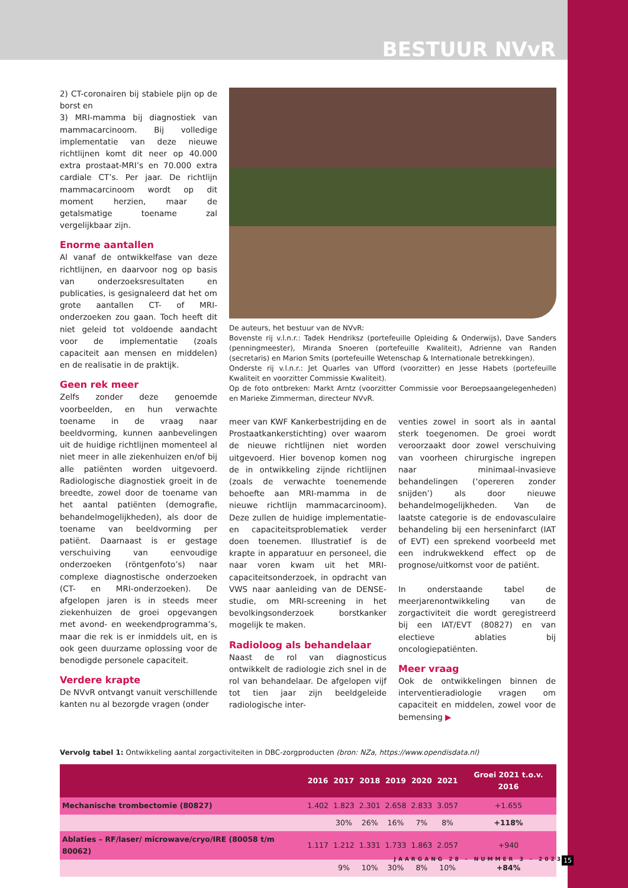BESTUUR NVvR
2) CT-coronairen bij stabiele pijn op de borst en
3) MRI-mamma bij diagnostiek van mammacarcinoom. Bij volledige implementatie van deze nieuwe richtlijnen komt dit neer op 40.000 extra prostaat-MRI’s en 70.000 extra cardiale CT’s. Per jaar. De richtlijn mammacarcinoom wordt op dit moment herzien, maar de getalsmatige toename zal vergelijkbaar zijn.
Enorme aantallen
Al vanaf de ontwikkelfase van deze richtlijnen, en daarvoor nog op basis van onderzoeksresultaten en publicaties, is gesignaleerd dat het om grote aantallen CT- of MRI-onderzoeken zou gaan. Toch heeft dit niet geleid tot voldoende aandacht voor de implementatie (zoals capaciteit aan mensen en middelen) en de realisatie in de praktijk.
Geen rek meer
Zelfs zonder deze genoemde voorbeelden, en hun verwachte toename in de vraag naar beeldvorming, kunnen aanbevelingen uit de huidige richtlijnen momenteel al niet meer in alle ziekenhuizen en/of bij alle patiënten worden uitgevoerd. Radiologische diagnostiek groeit in de breedte, zowel door de toename van het aantal patiënten (demografie, behandelmogelijkheden), als door de toename van beeldvorming per patiënt. Daarnaast is er gestage verschuiving van eenvoudige onderzoeken (röntgenfoto’s) naar complexe diagnostische onderzoeken (CT- en MRI-onderzoeken). De afgelopen jaren is in steeds meer ziekenhuizen de groei opgevangen met avond- en weekendprogramma’s, maar die rek is er inmiddels uit, en is ook geen duurzame oplossing voor de benodigde personele capaciteit.
Verdere krapte
De NVvR ontvangt vanuit verschillende kanten nu al bezorgde vragen (onder
De auteurs, het bestuur van de NVvR:
Bovenste rij v.l.n.r.: Tadek Hendriksz (portefeuille Opleiding & Onderwijs), Dave Sanders (penningmeester), Miranda Snoeren (portefeuille Kwaliteit), Adrienne van Randen (secretaris) en Marion Smits (portefeuille Wetenschap & Internationale betrekkingen).
Onderste rij v.l.n.r.: Jet Quarles van Ufford (voorzitter) en Jesse Habets (portefeuille Kwaliteit en voorzitter Commissie Kwaliteit).
Op de foto ontbreken: Markt Arntz (voorzitter Commissie voor Beroepsaangelegenheden) en Marieke Zimmerman, directeur NVvR.
meer van KWF Kankerbestrijding en de Prostaatkankerstichting) over waarom de nieuwe richtlijnen niet worden uitgevoerd. Hier bovenop komen nog de in ontwikkeling zijnde richtlijnen (zoals de verwachte toenemende behoefte aan MRI-mamma in de nieuwe richtlijn mammacarcinoom). Deze zullen de huidige implementatie- en capaciteitsproblematiek verder doen toenemen. Illustratief is de krapte in apparatuur en personeel, die naar voren kwam uit het MRI-capaciteitsonderzoek, in opdracht van VWS naar aanleiding van de DENSE-studie, om MRI-screening in het bevolkingsonderzoek borstkanker mogelijk te maken.
Radioloog als behandelaar
Naast de rol van diagnosticus ontwikkelt de radiologie zich snel in de rol van behandelaar. De afgelopen vijf tot tien jaar zijn beeldgeleide radiologische inter-
venties zowel in soort als in aantal sterk toegenomen. De groei wordt veroorzaakt door zowel verschuiving van voorheen chirurgische ingrepen naar minimaal-invasieve behandelingen (‘opereren zonder snijden’) als door nieuwe behandelmogelijkheden. Van de laatste categorie is de endovasculaire behandeling bij een herseninfarct (IAT of EVT) een sprekend voorbeeld met een indrukwekkend effect op de prognose/uitkomst voor de patiënt.
In onderstaande tabel de meerjarenontwikkeling van de zorgactiviteit die wordt geregistreerd bij een IAT/EVT (80827) en van electieve ablaties bij oncologiepatiënten.
Meer vraag
Ook de ontwikkelingen binnen de interventieradiologie vragen om capaciteit en middelen, zowel voor de bemensing ▶
Vervolg tabel 1: Ontwikkeling aantal zorgactiviteiten in DBC-zorgproducten (bron: NZa, https://www.opendisdata.nl)
| | 2016 | 2017 | 2018 | 2019 | 2020 | 2021 | Groei 2021 t.o.v. 2016 |
| --- | --- | --- | --- | --- | --- | --- | --- |
| Mechanische trombectomie (80827) | 1.402 | 1.823 | 2.301 | 2.658 | 2.833 | 3.057 | +1.655 |
| | | 30% | 26% | 16% | 7% | 8% | +118% |
| Ablaties – RF/laser/ microwave/cryo/IRE (80058 t/m 80062) | 1.117 | 1.212 | 1.331 | 1.733 | 1.863 | 2.057 | +940 |
| | | 9% | 10% | 30% | 8% | 10% | +84% |
JAARGANG 28 - NUMMER 3 - 2023 15